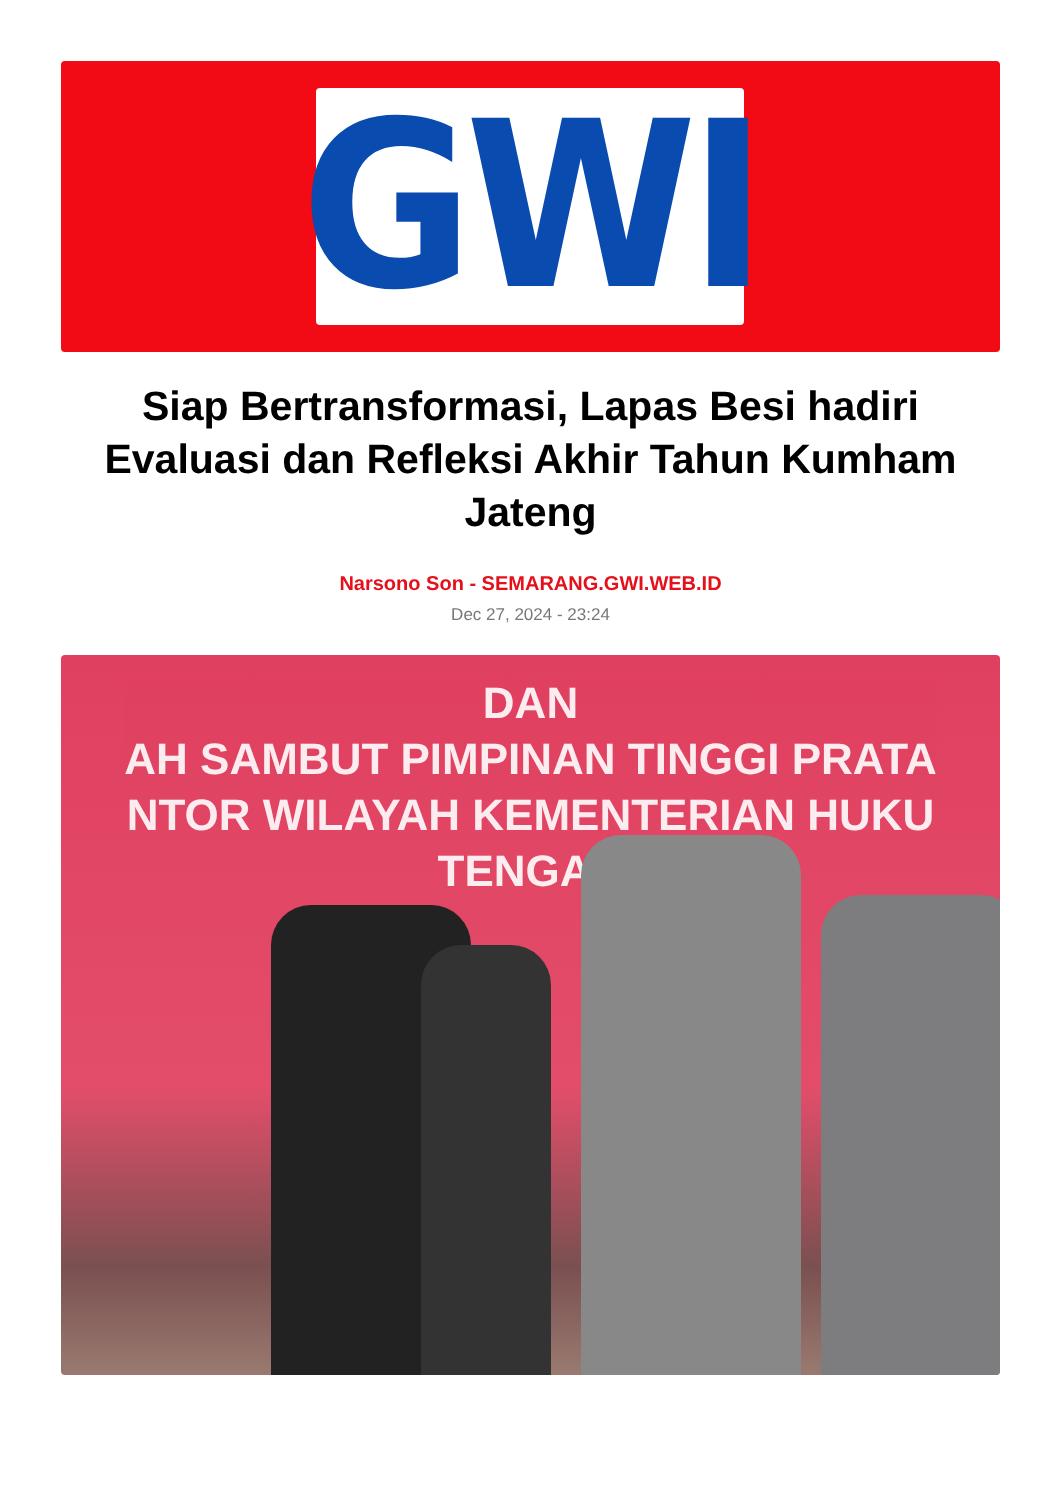GWI
Siap Bertransformasi, Lapas Besi hadiri Evaluasi dan Refleksi Akhir Tahun Kumham Jateng
Narsono Son - SEMARANG.GWI.WEB.ID
Dec 27, 2024 - 23:24
DAN
AH SAMBUT PIMPINAN TINGGI PRATA
NTOR WILAYAH KEMENTERIAN HUKU
TENGAH